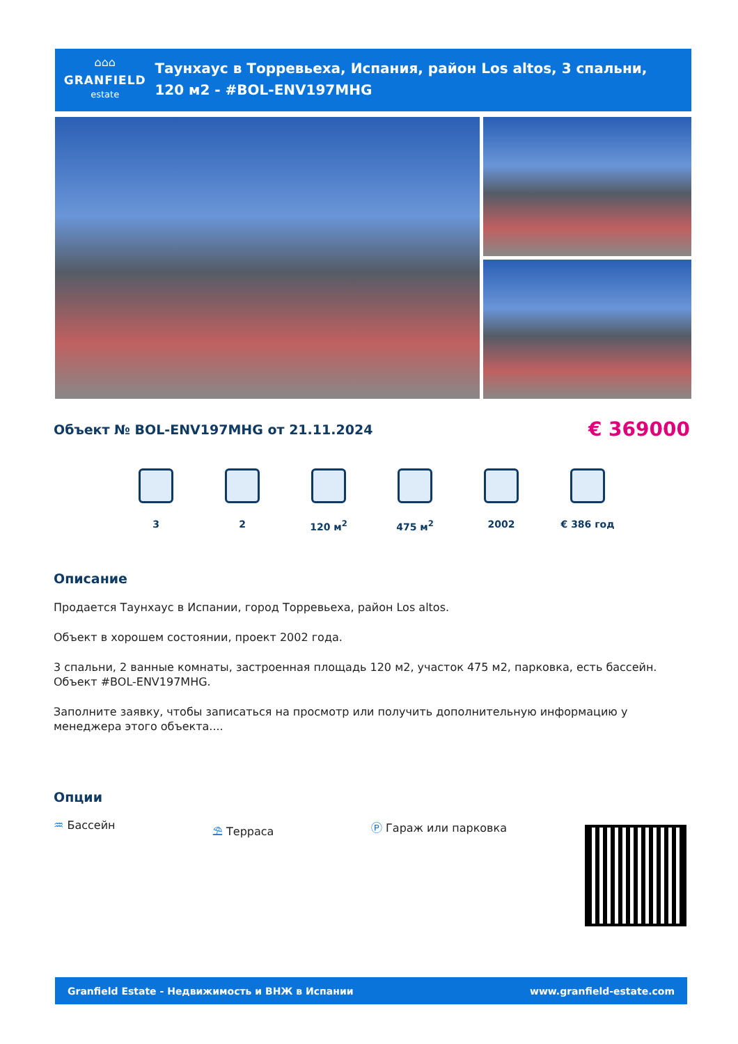⌂⌂⌂
GRANFIELD
estate
Таунхаус в Торревьеха, Испания, район Los altos, 3 спальни, 120 м2 - #BOL-ENV197MHG
Объект № BOL-ENV197MHG от 21.11.2024 € 369000
3 2 120 м<sup>2</sup> 475 м<sup>2</sup> 2002 € 386 год
Описание
Продается Таунхаус в Испании, город Торревьеха, район Los altos.
Объект в хорошем состоянии, проект 2002 года.
3 спальни, 2 ванные комнаты, застроенная площадь 120 м2, участок 475 м2, парковка, есть бассейн.
Объект #BOL-ENV197MHG.
Заполните заявку, чтобы записаться на просмотр или получить дополнительную информацию у менеджера этого объекта....
Опции
♒ Бассейн ⛱ Терраса Ⓟ Гараж или парковка
Granfield Estate - Недвижимость и ВНЖ в Испании www.granfield-estate.com